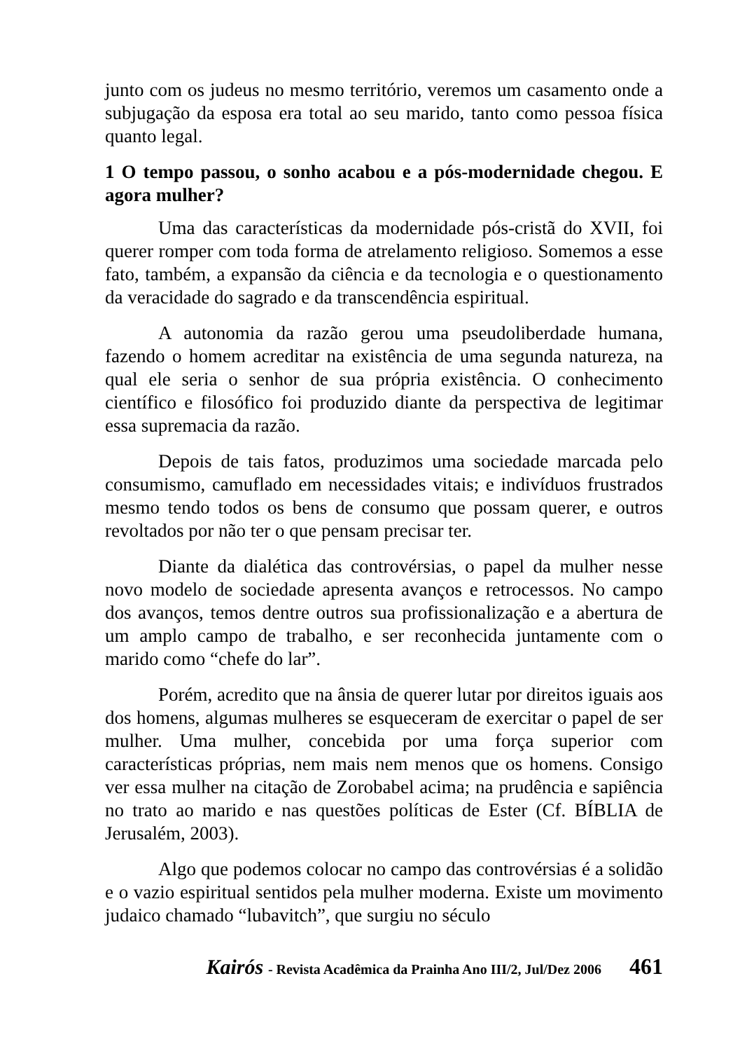junto com os judeus no mesmo território, veremos um casamento onde a subjugação da esposa era total ao seu marido, tanto como pessoa física quanto legal.
1 O tempo passou, o sonho acabou e a pós-modernidade chegou. E agora mulher?
Uma das características da modernidade pós-cristã do XVII, foi querer romper com toda forma de atrelamento religioso. Somemos a esse fato, também, a expansão da ciência e da tecnologia e o questionamento da veracidade do sagrado e da transcendência espiritual.
A autonomia da razão gerou uma pseudoliberdade humana, fazendo o homem acreditar na existência de uma segunda natureza, na qual ele seria o senhor de sua própria existência. O conhecimento científico e filosófico foi produzido diante da perspectiva de legitimar essa supremacia da razão.
Depois de tais fatos, produzimos uma sociedade marcada pelo consumismo, camuflado em necessidades vitais; e indivíduos frustrados mesmo tendo todos os bens de consumo que possam querer, e outros revoltados por não ter o que pensam precisar ter.
Diante da dialética das controvérsias, o papel da mulher nesse novo modelo de sociedade apresenta avanços e retrocessos. No campo dos avanços, temos dentre outros sua profissionalização e a abertura de um amplo campo de trabalho, e ser reconhecida juntamente com o marido como “chefe do lar”.
Porém, acredito que na ânsia de querer lutar por direitos iguais aos dos homens, algumas mulheres se esqueceram de exercitar o papel de ser mulher. Uma mulher, concebida por uma força superior com características próprias, nem mais nem menos que os homens. Consigo ver essa mulher na citação de Zorobabel acima; na prudência e sapiência no trato ao marido e nas questões políticas de Ester (Cf. BÍBLIA de Jerusalém, 2003).
Algo que podemos colocar no campo das controvérsias é a solidão e o vazio espiritual sentidos pela mulher moderna. Existe um movimento judaico chamado “lubavitch”, que surgiu no século
Kairós - Revista Acadêmica da Prainha Ano III/2, Jul/Dez 2006 461